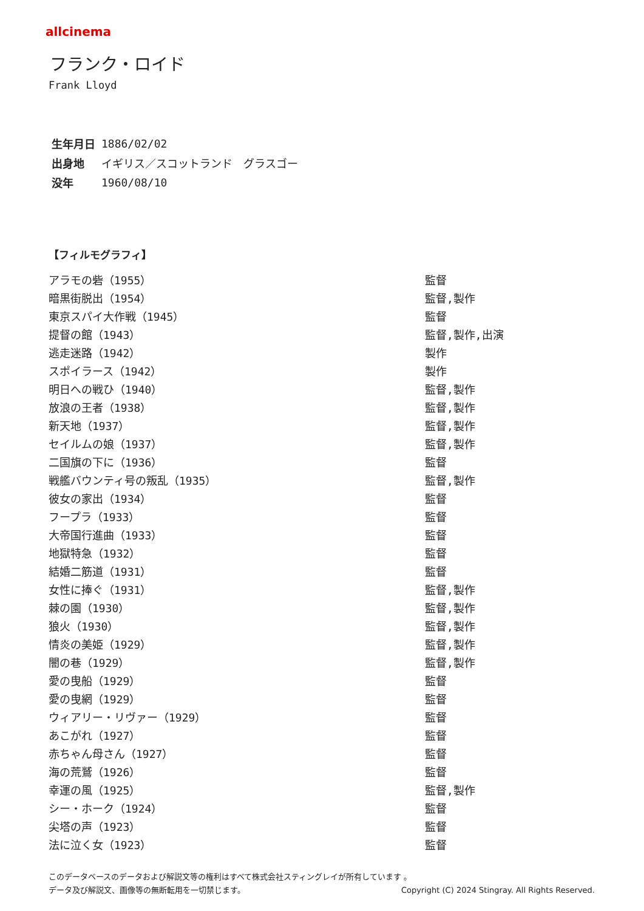allcinema
フランク・ロイド
Frank Lloyd
| 生年月日 | 1886/02/02 |
| 出身地 | イギリス／スコットランド グラスゴー |
| 没年 | 1960/08/10 |
【フィルモグラフィ】
| アラモの砦（1955） | 監督 |
| 暗黒街脱出（1954） | 監督,製作 |
| 東京スパイ大作戦（1945） | 監督 |
| 提督の館（1943） | 監督,製作,出演 |
| 逃走迷路（1942） | 製作 |
| スポイラース（1942） | 製作 |
| 明日への戦ひ（1940） | 監督,製作 |
| 放浪の王者（1938） | 監督,製作 |
| 新天地（1937） | 監督,製作 |
| セイルムの娘（1937） | 監督,製作 |
| 二国旗の下に（1936） | 監督 |
| 戦艦バウンティ号の叛乱（1935） | 監督,製作 |
| 彼女の家出（1934） | 監督 |
| フープラ（1933） | 監督 |
| 大帝国行進曲（1933） | 監督 |
| 地獄特急（1932） | 監督 |
| 結婚二筋道（1931） | 監督 |
| 女性に捧ぐ（1931） | 監督,製作 |
| 棘の園（1930） | 監督,製作 |
| 狼火（1930） | 監督,製作 |
| 情炎の美姫（1929） | 監督,製作 |
| 闇の巷（1929） | 監督,製作 |
| 愛の曳船（1929） | 監督 |
| 愛の曳網（1929） | 監督 |
| ウィアリー・リヴァー（1929） | 監督 |
| あこがれ（1927） | 監督 |
| 赤ちゃん母さん（1927） | 監督 |
| 海の荒鷲（1926） | 監督 |
| 幸運の風（1925） | 監督,製作 |
| シー・ホーク（1924） | 監督 |
| 尖塔の声（1923） | 監督 |
| 法に泣く女（1923） | 監督 |
このデータベースのデータおよび解説文等の権利はすべて株式会社スティングレイが所有しています 。
データ及び解説文、画像等の無断転用を一切禁じます。 Copyright (C) 2024 Stingray. All Rights Reserved.